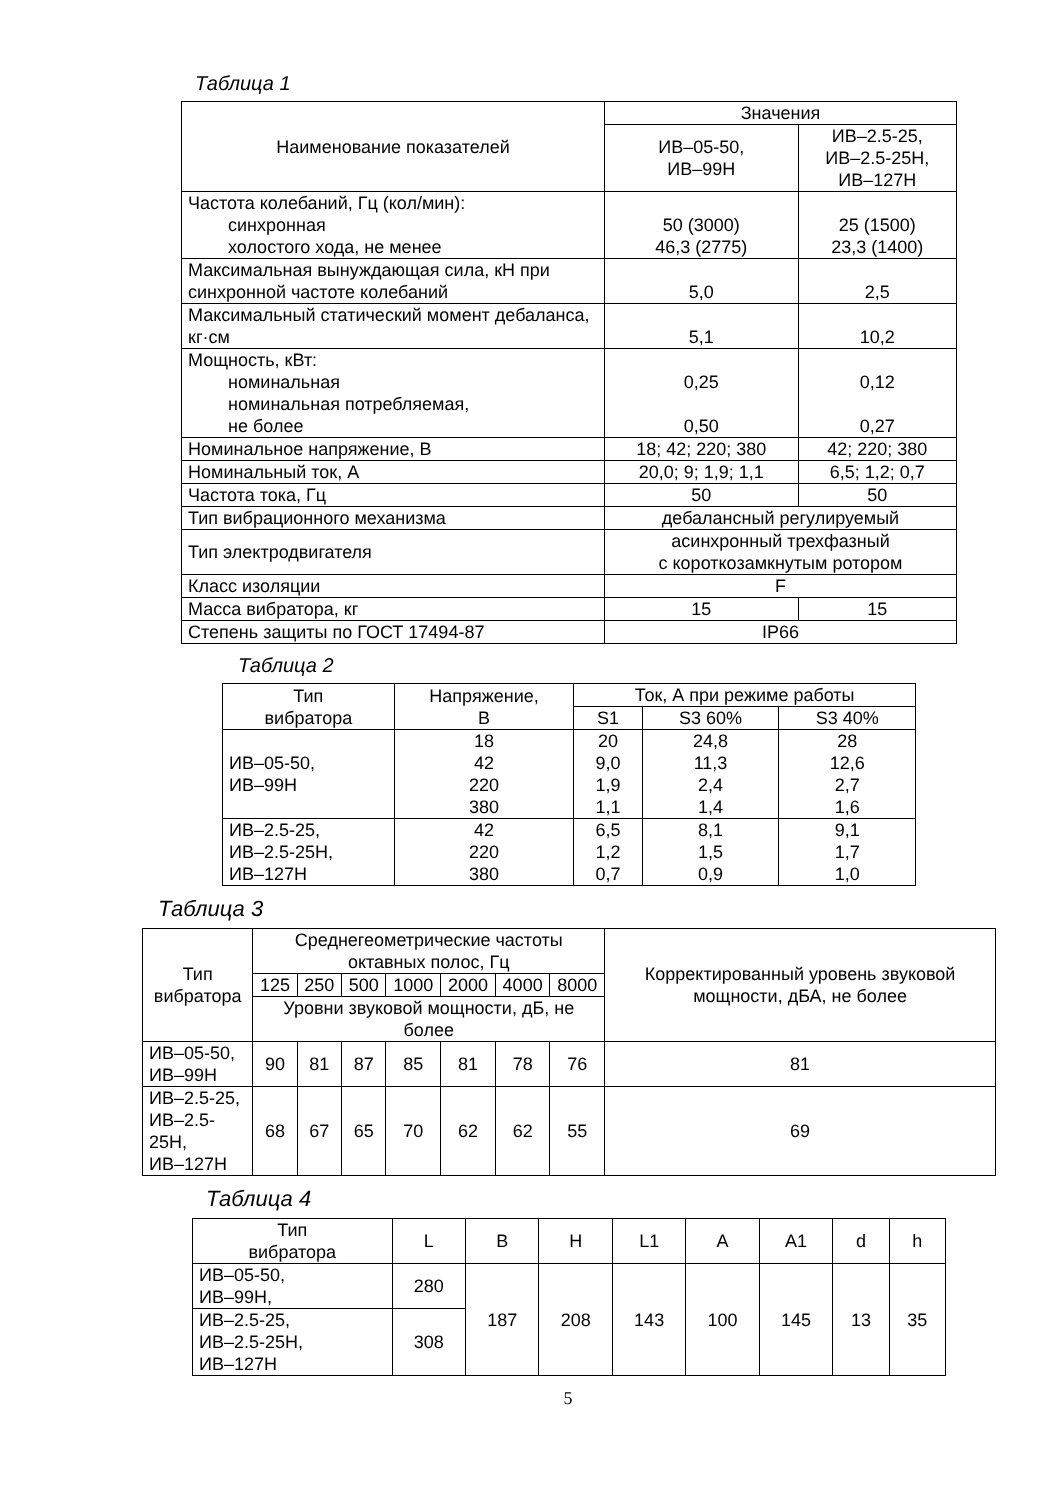Таблица 1
| Наименование показателей | Значения | |
| --- | --- | --- |
| | ИВ–05-50, ИВ–99Н | ИВ–2.5-25, ИВ–2.5-25Н, ИВ–127Н |
| Частота колебаний, Гц (кол/мин): синхронная холостого хода, не менее | 50 (3000) 46,3 (2775) | 25 (1500) 23,3 (1400) |
| Максимальная вынуждающая сила, кН при синхронной частоте колебаний | 5,0 | 2,5 |
| Максимальный статический момент дебаланса, кг·см | 5,1 | 10,2 |
| Мощность, кВт: номинальная номинальная потребляемая, не более | 0,25 0,50 | 0,12 0,27 |
| Номинальное напряжение, В | 18; 42; 220; 380 | 42; 220; 380 |
| Номинальный ток, А | 20,0; 9; 1,9; 1,1 | 6,5; 1,2; 0,7 |
| Частота тока, Гц | 50 | 50 |
| Тип вибрационного механизма | дебалансный регулируемый | |
| Тип электродвигателя | асинхронный трехфазный с короткозамкнутым ротором | |
| Класс изоляции | F | |
| Масса вибратора, кг | 15 | 15 |
| Степень защиты по ГОСТ 17494-87 | IP66 | |
Таблица 2
| Тип вибратора | Напряжение, В | Ток, А при режиме работы | | |
| --- | --- | --- | --- | --- |
| | | S1 | S3 60% | S3 40% |
| ИВ–05-50, ИВ–99Н | 18 42 220 380 | 20 9,0 1,9 1,1 | 24,8 11,3 2,4 1,4 | 28 12,6 2,7 1,6 |
| ИВ–2.5-25, ИВ–2.5-25Н, ИВ–127Н | 42 220 380 | 6,5 1,2 0,7 | 8,1 1,5 0,9 | 9,1 1,7 1,0 |
Таблица 3
| Тип вибратора | Среднегеометрические частоты октавных полос, Гц | | | | | | | Корректированный уровень звуковой мощности, дБА, не более |
| --- | --- | --- | --- | --- | --- | --- | --- | --- |
| | 125 | 250 | 500 | 1000 | 2000 | 4000 | 8000 | |
| | Уровни звуковой мощности, дБ, не более | | | | | | | |
| ИВ–05-50, ИВ–99Н | 90 | 81 | 87 | 85 | 81 | 78 | 76 | 81 |
| ИВ–2.5-25, ИВ–2.5-25Н, ИВ–127Н | 68 | 67 | 65 | 70 | 62 | 62 | 55 | 69 |
Таблица 4
| Тип вибратора | L | B | H | L1 | A | A1 | d | h |
| --- | --- | --- | --- | --- | --- | --- | --- | --- |
| ИВ–05-50, ИВ–99Н, | 280 | 187 | 208 | 143 | 100 | 145 | 13 | 35 |
| ИВ–2.5-25, ИВ–2.5-25Н, ИВ–127Н | 308 | | | | | | | |
5